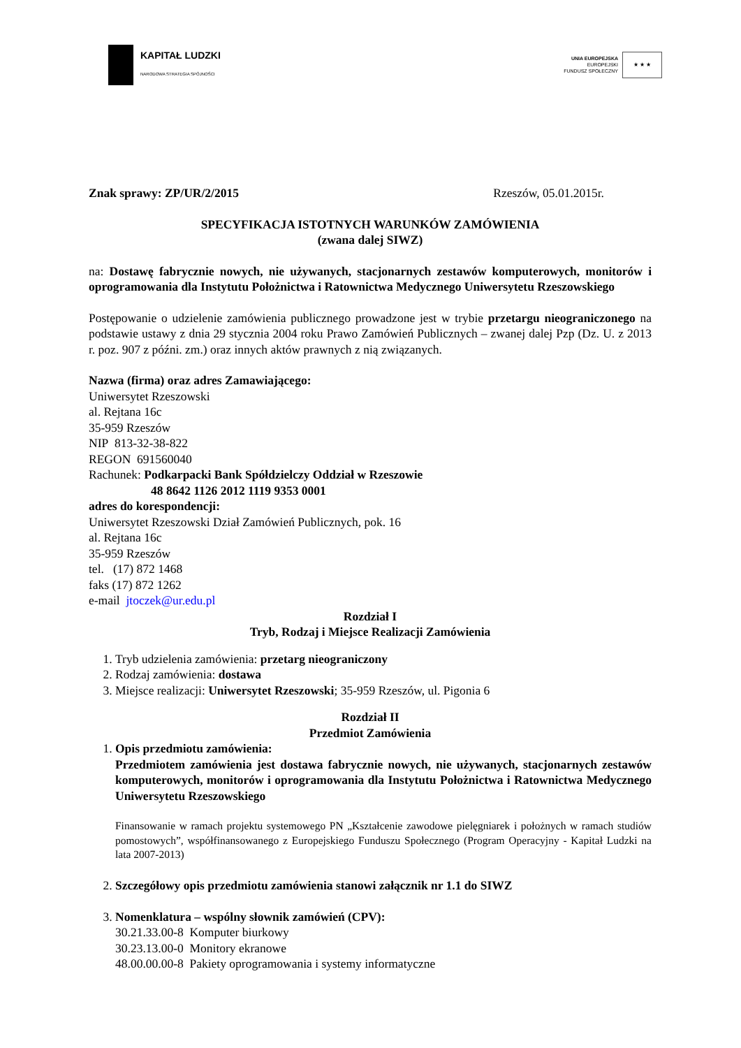KAPITAŁ LUDZKI
NARODOWA STRATEGIA SPÓJNOŚCI
UNIA EUROPEJSKA
EUROPEJSKI
FUNDUSZ SPOŁECZNY
★ ★ ★
Znak sprawy: ZP/UR/2/2015 Rzeszów, 05.01.2015r.
SPECYFIKACJA ISTOTNYCH WARUNKÓW ZAMÓWIENIA
(zwana dalej SIWZ)
na: Dostawę fabrycznie nowych, nie używanych, stacjonarnych zestawów komputerowych, monitorów i oprogramowania dla Instytutu Położnictwa i Ratownictwa Medycznego Uniwersytetu Rzeszowskiego
Postępowanie o udzielenie zamówienia publicznego prowadzone jest w trybie przetargu nieograniczonego na podstawie ustawy z dnia 29 stycznia 2004 roku Prawo Zamówień Publicznych – zwanej dalej Pzp (Dz. U. z 2013 r. poz. 907 z późni. zm.) oraz innych aktów prawnych z nią związanych.
Nazwa (firma) oraz adres Zamawiającego:
Uniwersytet Rzeszowski
al. Rejtana 16c
35-959 Rzeszów
NIP 813-32-38-822
REGON 691560040
Rachunek: Podkarpacki Bank Spółdzielczy Oddział w Rzeszowie
48 8642 1126 2012 1119 9353 0001
adres do korespondencji:
Uniwersytet Rzeszowski Dział Zamówień Publicznych, pok. 16
al. Rejtana 16c
35-959 Rzeszów
tel. (17) 872 1468
faks (17) 872 1262
e-mail jtoczek@ur.edu.pl
Rozdział I
Tryb, Rodzaj i Miejsce Realizacji Zamówienia
1. Tryb udzielenia zamówienia: przetarg nieograniczony
2. Rodzaj zamówienia: dostawa
3. Miejsce realizacji: Uniwersytet Rzeszowski; 35-959 Rzeszów, ul. Pigonia 6
Rozdział II
Przedmiot Zamówienia
1. Opis przedmiotu zamówienia:
Przedmiotem zamówienia jest dostawa fabrycznie nowych, nie używanych, stacjonarnych zestawów komputerowych, monitorów i oprogramowania dla Instytutu Położnictwa i Ratownictwa Medycznego Uniwersytetu Rzeszowskiego
Finansowanie w ramach projektu systemowego PN „Kształcenie zawodowe pielęgniarek i położnych w ramach studiów pomostowych”, współfinansowanego z Europejskiego Funduszu Społecznego (Program Operacyjny - Kapitał Ludzki na lata 2007-2013)
2. Szczegółowy opis przedmiotu zamówienia stanowi załącznik nr 1.1 do SIWZ
3. Nomenklatura – wspólny słownik zamówień (CPV):
30.21.33.00-8 Komputer biurkowy
30.23.13.00-0 Monitory ekranowe
48.00.00.00-8 Pakiety oprogramowania i systemy informatyczne